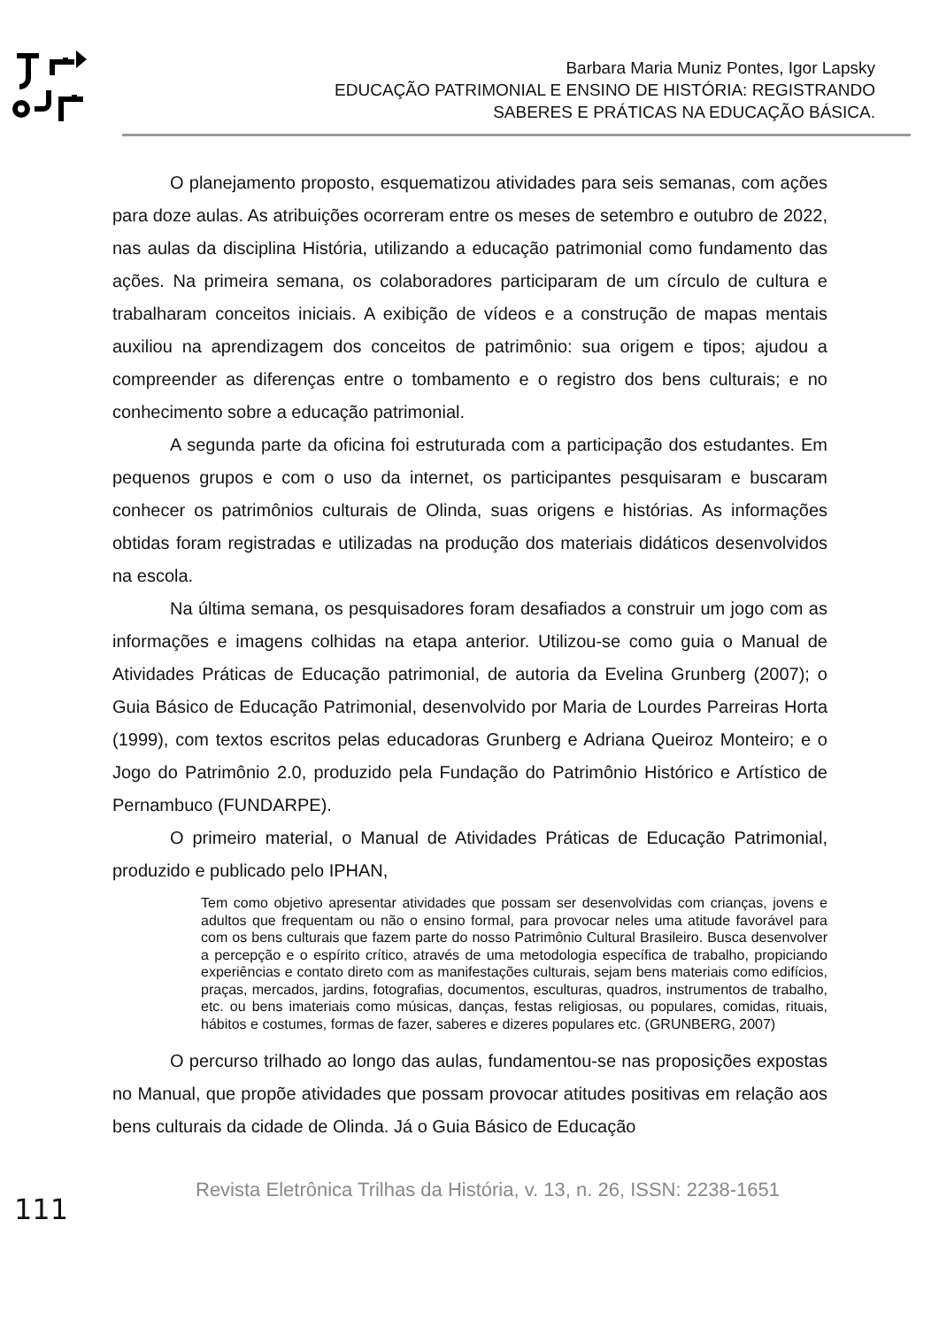Barbara Maria Muniz Pontes, Igor Lapsky
EDUCAÇÃO PATRIMONIAL E ENSINO DE HISTÓRIA: REGISTRANDO
SABERES E PRÁTICAS NA EDUCAÇÃO BÁSICA.
O planejamento proposto, esquematizou atividades para seis semanas, com ações para doze aulas. As atribuições ocorreram entre os meses de setembro e outubro de 2022, nas aulas da disciplina História, utilizando a educação patrimonial como fundamento das ações. Na primeira semana, os colaboradores participaram de um círculo de cultura e trabalharam conceitos iniciais. A exibição de vídeos e a construção de mapas mentais auxiliou na aprendizagem dos conceitos de patrimônio: sua origem e tipos; ajudou a compreender as diferenças entre o tombamento e o registro dos bens culturais; e no conhecimento sobre a educação patrimonial.
A segunda parte da oficina foi estruturada com a participação dos estudantes. Em pequenos grupos e com o uso da internet, os participantes pesquisaram e buscaram conhecer os patrimônios culturais de Olinda, suas origens e histórias. As informações obtidas foram registradas e utilizadas na produção dos materiais didáticos desenvolvidos na escola.
Na última semana, os pesquisadores foram desafiados a construir um jogo com as informações e imagens colhidas na etapa anterior. Utilizou-se como guia o Manual de Atividades Práticas de Educação patrimonial, de autoria da Evelina Grunberg (2007); o Guia Básico de Educação Patrimonial, desenvolvido por Maria de Lourdes Parreiras Horta (1999), com textos escritos pelas educadoras Grunberg e Adriana Queiroz Monteiro; e o Jogo do Patrimônio 2.0, produzido pela Fundação do Patrimônio Histórico e Artístico de Pernambuco (FUNDARPE).
O primeiro material, o Manual de Atividades Práticas de Educação Patrimonial, produzido e publicado pelo IPHAN,
Tem como objetivo apresentar atividades que possam ser desenvolvidas com crianças, jovens e adultos que frequentam ou não o ensino formal, para provocar neles uma atitude favorável para com os bens culturais que fazem parte do nosso Patrimônio Cultural Brasileiro. Busca desenvolver a percepção e o espírito crítico, através de uma metodologia específica de trabalho, propiciando experiências e contato direto com as manifestações culturais, sejam bens materiais como edifícios, praças, mercados, jardins, fotografias, documentos, esculturas, quadros, instrumentos de trabalho, etc. ou bens imateriais como músicas, danças, festas religiosas, ou populares, comidas, rituais, hábitos e costumes, formas de fazer, saberes e dizeres populares etc. (GRUNBERG, 2007)
O percurso trilhado ao longo das aulas, fundamentou-se nas proposições expostas no Manual, que propõe atividades que possam provocar atitudes positivas em relação aos bens culturais da cidade de Olinda. Já o Guia Básico de Educação
111
Revista Eletrônica Trilhas da História, v. 13, n. 26, ISSN: 2238-1651